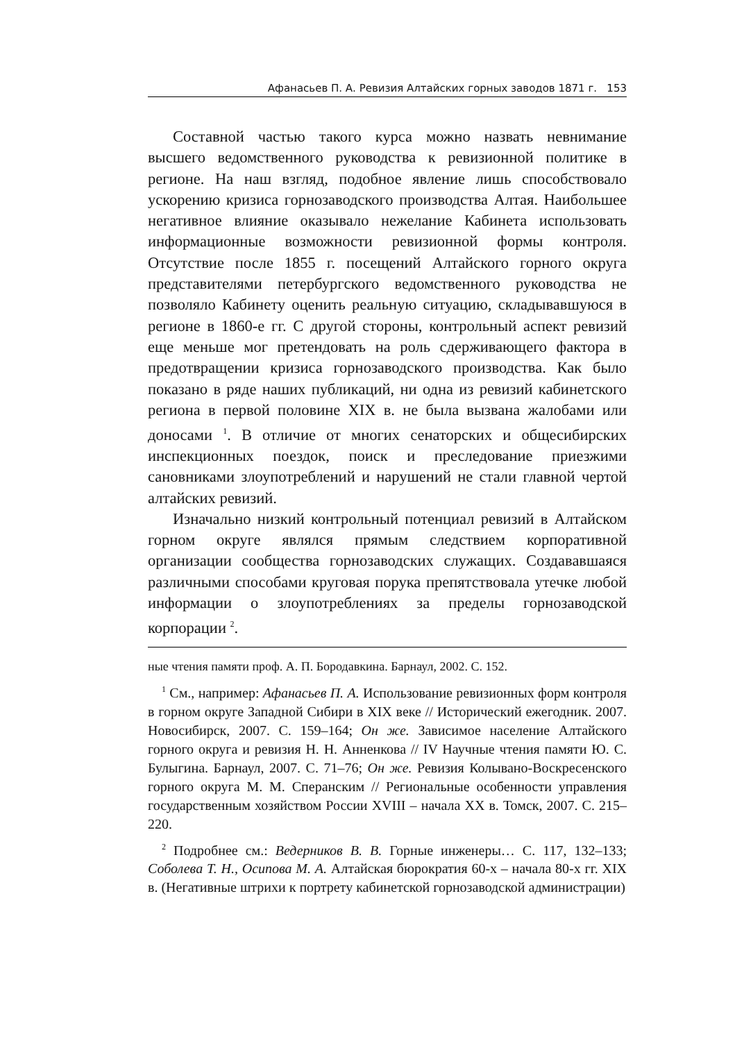Афанасьев П. А. Ревизия Алтайских горных заводов 1871 г. 153
Составной частью такого курса можно назвать невнимание высшего ведомственного руководства к ревизионной политике в регионе. На наш взгляд, подобное явление лишь способствовало ускорению кризиса горнозаводского производства Алтая. Наибольшее негативное влияние оказывало нежелание Кабинета использовать информационные возможности ревизионной формы контроля. Отсутствие после 1855 г. посещений Алтайского горного округа представителями петербургского ведомственного руководства не позволяло Кабинету оценить реальную ситуацию, складывавшуюся в регионе в 1860-е гг. С другой стороны, контрольный аспект ревизий еще меньше мог претендовать на роль сдерживающего фактора в предотвращении кризиса горнозаводского производства. Как было показано в ряде наших публикаций, ни одна из ревизий кабинетского региона в первой половине XIX в. не была вызвана жалобами или доносами <sup>1</sup>. В отличие от многих сенаторских и общесибирских инспекционных поездок, поиск и преследование приезжими сановниками злоупотреблений и нарушений не стали главной чертой алтайских ревизий.
Изначально низкий контрольный потенциал ревизий в Алтайском горном округе являлся прямым следствием корпоративной организации сообщества горнозаводских служащих. Создававшаяся различными способами круговая порука препятствовала утечке любой информации о злоупотреблениях за пределы горнозаводской корпорации <sup>2</sup>.
ные чтения памяти проф. А. П. Бородавкина. Барнаул, 2002. С. 152.
<sup>1</sup> См., например: Афанасьев П. А. Использование ревизионных форм контроля в горном округе Западной Сибири в XIX веке // Исторический ежегодник. 2007. Новосибирск, 2007. С. 159–164; Он же. Зависимое население Алтайского горного округа и ревизия Н. Н. Анненкова // IV Научные чтения памяти Ю. С. Булыгина. Барнаул, 2007. С. 71–76; Он же. Ревизия Колывано-Воскресенского горного округа М. М. Сперанским // Региональные особенности управления государственным хозяйством России XVIII – начала XX в. Томск, 2007. С. 215–220.
<sup>2</sup> Подробнее см.: Ведерников В. В. Горные инженеры… С. 117, 132–133; Соболева Т. Н., Осипова М. А. Алтайская бюрократия 60-х – начала 80-х гг. XIX в. (Негативные штрихи к портрету кабинетской горнозаводской администрации)